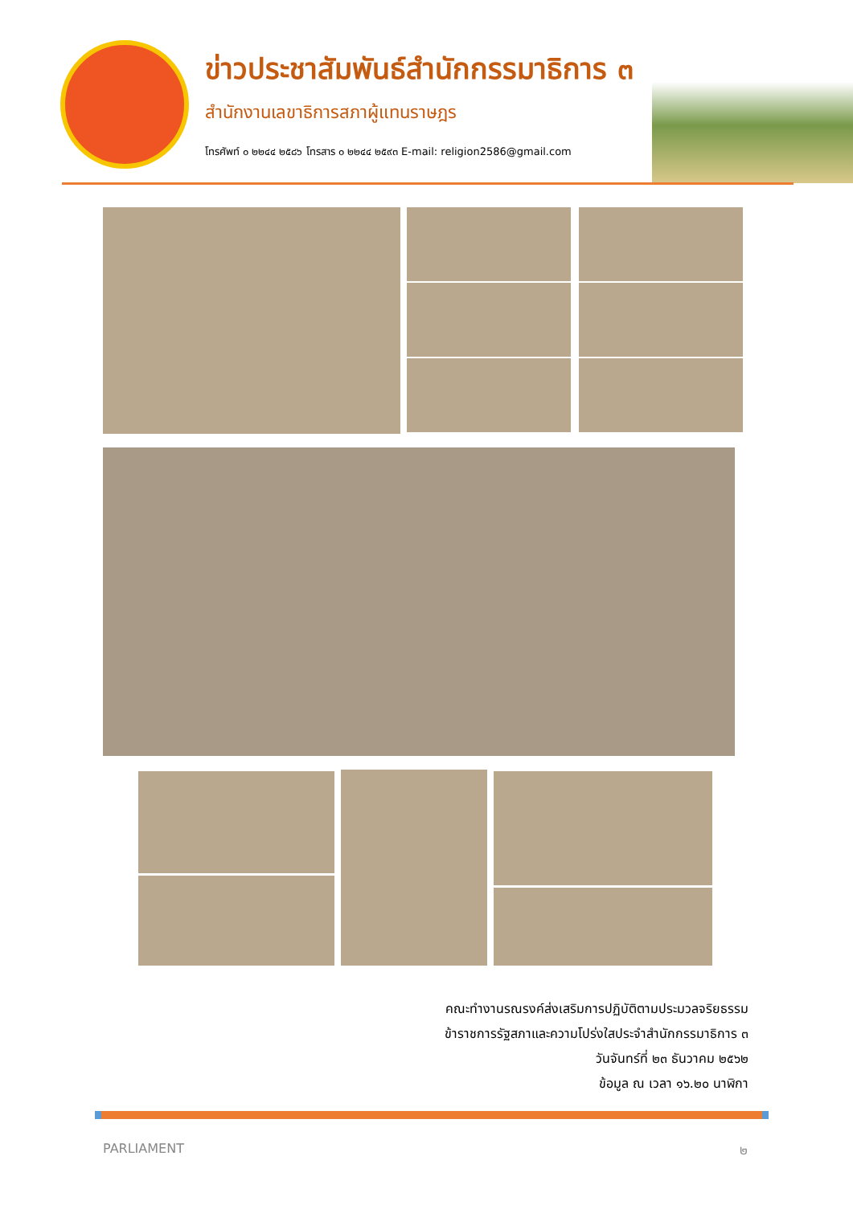ข่าวประชาสัมพันธ์สำนักกรรมาธิการ ๓
สำนักงานเลขาธิการสภาผู้แทนราษฎร
โทรศัพท์ ๐ ๒๒๔๔ ๒๕๘๖ โทรสาร ๐ ๒๒๔๔ ๒๕๙๓ E-mail: religion2586@gmail.com
คณะทำงานรณรงค์ส่งเสริมการปฏิบัติตามประมวลจริยธรรม
ข้าราชการรัฐสภาและความโปร่งใสประจำสำนักกรรมาธิการ ๓
วันจันทร์ที่ ๒๓ ธันวาคม ๒๕๖๒
ข้อมูล ณ เวลา ๑๖.๒๐ นาฬิกา
PARLIAMENT ๒